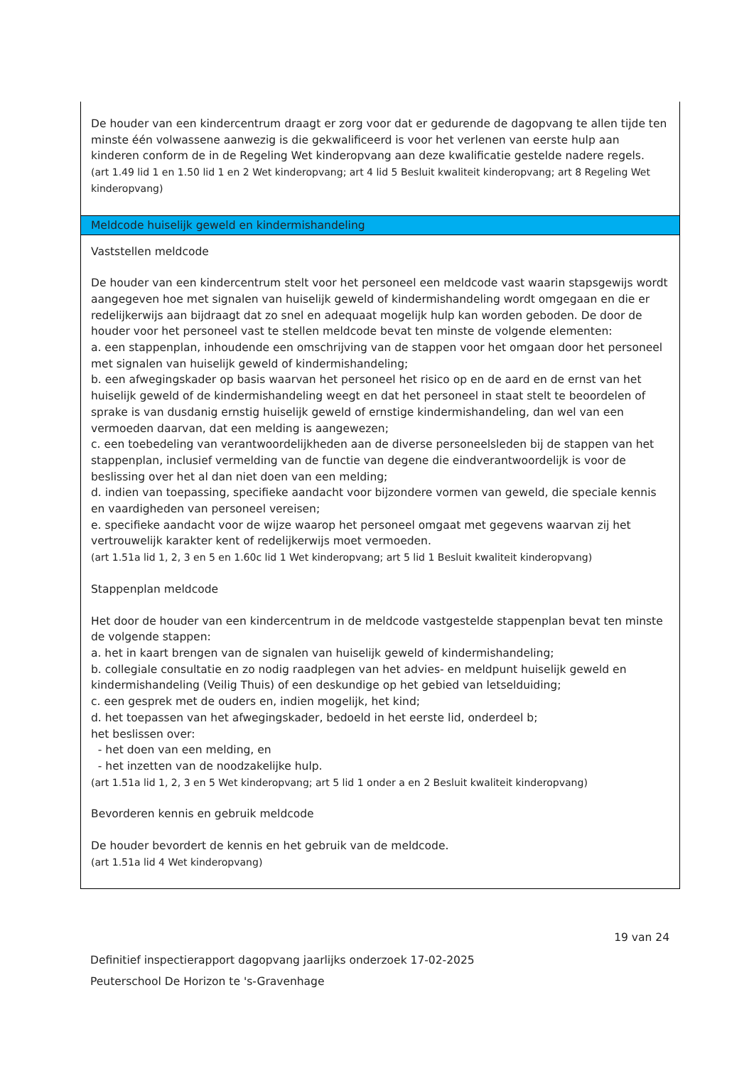De houder van een kindercentrum draagt er zorg voor dat er gedurende de dagopvang te allen tijde ten minste één volwassene aanwezig is die gekwalificeerd is voor het verlenen van eerste hulp aan kinderen conform de in de Regeling Wet kinderopvang aan deze kwalificatie gestelde nadere regels.
(art 1.49 lid 1 en 1.50 lid 1 en 2 Wet kinderopvang; art 4 lid 5 Besluit kwaliteit kinderopvang; art 8 Regeling Wet kinderopvang)
Meldcode huiselijk geweld en kindermishandeling
Vaststellen meldcode
De houder van een kindercentrum stelt voor het personeel een meldcode vast waarin stapsgewijs wordt aangegeven hoe met signalen van huiselijk geweld of kindermishandeling wordt omgegaan en die er redelijkerwijs aan bijdraagt dat zo snel en adequaat mogelijk hulp kan worden geboden. De door de houder voor het personeel vast te stellen meldcode bevat ten minste de volgende elementen:
a. een stappenplan, inhoudende een omschrijving van de stappen voor het omgaan door het personeel met signalen van huiselijk geweld of kindermishandeling;
b. een afwegingskader op basis waarvan het personeel het risico op en de aard en de ernst van het huiselijk geweld of de kindermishandeling weegt en dat het personeel in staat stelt te beoordelen of sprake is van dusdanig ernstig huiselijk geweld of ernstige kindermishandeling, dan wel van een vermoeden daarvan, dat een melding is aangewezen;
c. een toebedeling van verantwoordelijkheden aan de diverse personeelsleden bij de stappen van het stappenplan, inclusief vermelding van de functie van degene die eindverantwoordelijk is voor de beslissing over het al dan niet doen van een melding;
d. indien van toepassing, specifieke aandacht voor bijzondere vormen van geweld, die speciale kennis en vaardigheden van personeel vereisen;
e. specifieke aandacht voor de wijze waarop het personeel omgaat met gegevens waarvan zij het vertrouwelijk karakter kent of redelijkerwijs moet vermoeden.
(art 1.51a lid 1, 2, 3 en 5 en 1.60c lid 1 Wet kinderopvang; art 5 lid 1 Besluit kwaliteit kinderopvang)
Stappenplan meldcode
Het door de houder van een kindercentrum in de meldcode vastgestelde stappenplan bevat ten minste de volgende stappen:
a. het in kaart brengen van de signalen van huiselijk geweld of kindermishandeling;
b. collegiale consultatie en zo nodig raadplegen van het advies- en meldpunt huiselijk geweld en kindermishandeling (Veilig Thuis) of een deskundige op het gebied van letselduiding;
c. een gesprek met de ouders en, indien mogelijk, het kind;
d. het toepassen van het afwegingskader, bedoeld in het eerste lid, onderdeel b;
het beslissen over:
- het doen van een melding, en
- het inzetten van de noodzakelijke hulp.
(art 1.51a lid 1, 2, 3 en 5 Wet kinderopvang; art 5 lid 1 onder a en 2 Besluit kwaliteit kinderopvang)
Bevorderen kennis en gebruik meldcode
De houder bevordert de kennis en het gebruik van de meldcode.
(art 1.51a lid 4 Wet kinderopvang)
19 van 24
Definitief inspectierapport dagopvang jaarlijks onderzoek 17-02-2025
Peuterschool De Horizon te 's-Gravenhage